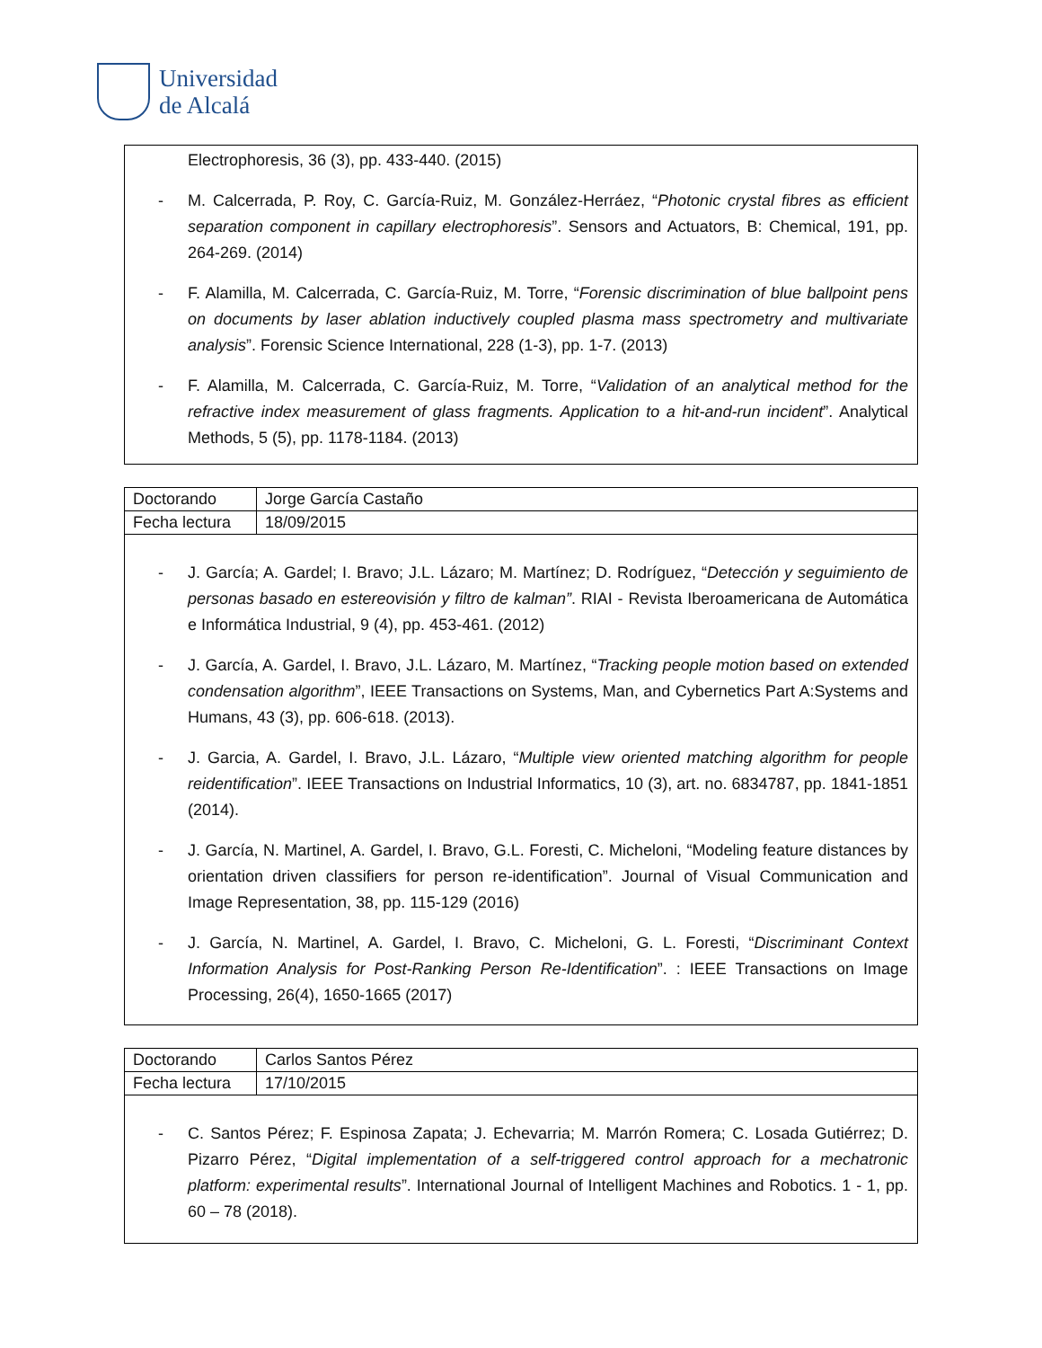Universidad
de Alcalá
Electrophoresis, 36 (3), pp. 433-440. (2015)
- M. Calcerrada, P. Roy, C. García-Ruiz, M. González-Herráez, “Photonic crystal fibres as efficient separation component in capillary electrophoresis”. Sensors and Actuators, B: Chemical, 191, pp. 264-269. (2014)
- F. Alamilla, M. Calcerrada, C. García-Ruiz, M. Torre, “Forensic discrimination of blue ballpoint pens on documents by laser ablation inductively coupled plasma mass spectrometry and multivariate analysis”. Forensic Science International, 228 (1-3), pp. 1-7. (2013)
- F. Alamilla, M. Calcerrada, C. García-Ruiz, M. Torre, “Validation of an analytical method for the refractive index measurement of glass fragments. Application to a hit-and-run incident”. Analytical Methods, 5 (5), pp. 1178-1184. (2013)
| Doctorando | Jorge García Castaño |
| Fecha lectura | 18/09/2015 |
- J. García; A. Gardel; I. Bravo; J.L. Lázaro; M. Martínez; D. Rodríguez, “Detección y seguimiento de personas basado en estereovisión y filtro de kalman”. RIAI - Revista Iberoamericana de Automática e Informática Industrial, 9 (4), pp. 453-461. (2012)
- J. García, A. Gardel, I. Bravo, J.L. Lázaro, M. Martínez, “Tracking people motion based on extended condensation algorithm”, IEEE Transactions on Systems, Man, and Cybernetics Part A:Systems and Humans, 43 (3), pp. 606-618. (2013).
- J. Garcia, A. Gardel, I. Bravo, J.L. Lázaro, “Multiple view oriented matching algorithm for people reidentification”. IEEE Transactions on Industrial Informatics, 10 (3), art. no. 6834787, pp. 1841-1851 (2014).
- J. García, N. Martinel, A. Gardel, I. Bravo, G.L. Foresti, C. Micheloni, “Modeling feature distances by orientation driven classifiers for person re-identification”. Journal of Visual Communication and Image Representation, 38, pp. 115-129 (2016)
- J. García, N. Martinel, A. Gardel, I. Bravo, C. Micheloni, G. L. Foresti, “Discriminant Context Information Analysis for Post-Ranking Person Re-Identification”. : IEEE Transactions on Image Processing, 26(4), 1650-1665 (2017)
| Doctorando | Carlos Santos Pérez |
| Fecha lectura | 17/10/2015 |
- C. Santos Pérez; F. Espinosa Zapata; J. Echevarria; M. Marrón Romera; C. Losada Gutiérrez; D. Pizarro Pérez, “Digital implementation of a self-triggered control approach for a mechatronic platform: experimental results”. International Journal of Intelligent Machines and Robotics. 1 - 1, pp. 60 – 78 (2018).